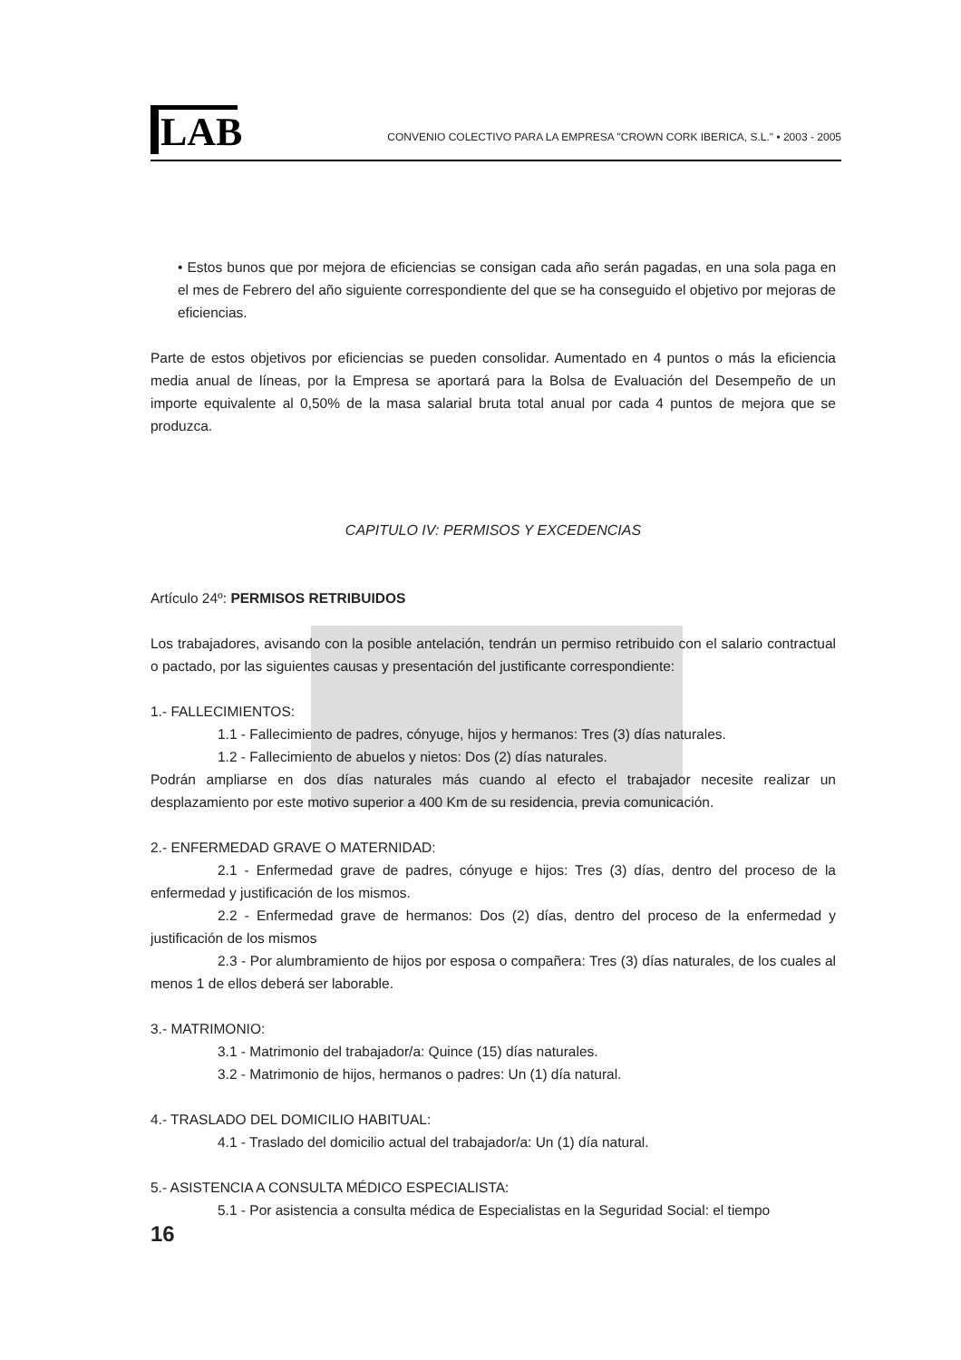LAB
CONVENIO COLECTIVO PARA LA EMPRESA "CROWN CORK IBERICA, S.L." • 2003 - 2005
• Estos bunos que por mejora de eficiencias se consigan cada año serán pagadas, en una sola paga en el mes de Febrero del año siguiente correspondiente del que se ha conseguido el objetivo por mejoras de eficiencias.
Parte de estos objetivos por eficiencias se pueden consolidar. Aumentado en 4 puntos o más la eficiencia media anual de líneas, por la Empresa se aportará para la Bolsa de Evaluación del Desempeño de un importe equivalente al 0,50% de la masa salarial bruta total anual por cada 4 puntos de mejora que se produzca.
CAPITULO IV: PERMISOS Y EXCEDENCIAS
Artículo 24º: PERMISOS RETRIBUIDOS
Los trabajadores, avisando con la posible antelación, tendrán un permiso retribuido con el salario contractual o pactado, por las siguientes causas y presentación del justificante correspondiente:
1.- FALLECIMIENTOS:
1.1 - Fallecimiento de padres, cónyuge, hijos y hermanos: Tres (3) días naturales.
1.2 - Fallecimiento de abuelos y nietos: Dos (2) días naturales.
Podrán ampliarse en dos días naturales más cuando al efecto el trabajador necesite realizar un desplazamiento por este motivo superior a 400 Km de su residencia, previa comunicación.
2.- ENFERMEDAD GRAVE O MATERNIDAD:
2.1 - Enfermedad grave de padres, cónyuge e hijos: Tres (3) días, dentro del proceso de la enfermedad y justificación de los mismos.
2.2 - Enfermedad grave de hermanos: Dos (2) días, dentro del proceso de la enfermedad y justificación de los mismos
2.3 - Por alumbramiento de hijos por esposa o compañera: Tres (3) días naturales, de los cuales al menos 1 de ellos deberá ser laborable.
3.- MATRIMONIO:
3.1 - Matrimonio del trabajador/a: Quince (15) días naturales.
3.2 - Matrimonio de hijos, hermanos o padres: Un (1) día natural.
4.- TRASLADO DEL DOMICILIO HABITUAL:
4.1 - Traslado del domicilio actual del trabajador/a: Un (1) día natural.
5.- ASISTENCIA A CONSULTA MÉDICO ESPECIALISTA:
5.1 - Por asistencia a consulta médica de Especialistas en la Seguridad Social: el tiempo
16